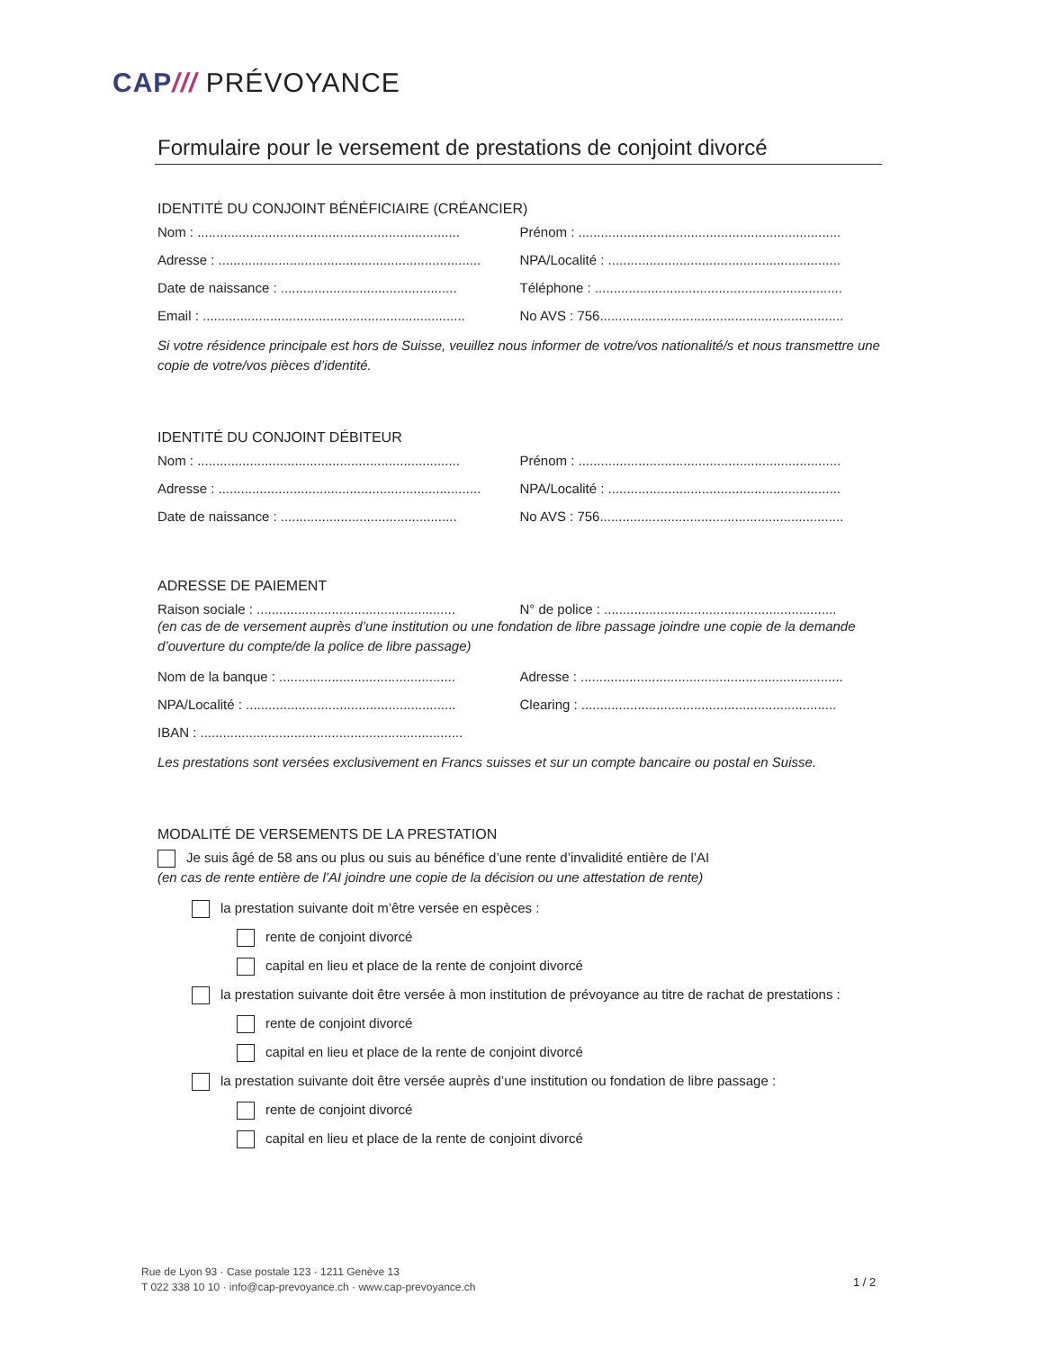CAP/// PRÉVOYANCE
Formulaire pour le versement de prestations de conjoint divorcé
IDENTITÉ DU CONJOINT BÉNÉFICIAIRE (CRÉANCIER)
Nom : ...................................................................... Prénom : ......................................................................
Adresse : ...................................................................... NPA/Localité : ..............................................................
Date de naissance : ............................................... Téléphone : ..................................................................
Email : ...................................................................... No AVS : 756.................................................................
Si votre résidence principale est hors de Suisse, veuillez nous informer de votre/vos nationalité/s et nous transmettre une copie de votre/vos pièces d’identité.
IDENTITÉ DU CONJOINT DÉBITEUR
Nom : ...................................................................... Prénom : ......................................................................
Adresse : ...................................................................... NPA/Localité : ..............................................................
Date de naissance : ............................................... No AVS : 756.................................................................
ADRESSE DE PAIEMENT
Raison sociale : ..................................................... N° de police : ..............................................................
(en cas de de versement auprès d’une institution ou une fondation de libre passage joindre une copie de la demande d’ouverture du compte/de la police de libre passage)
Nom de la banque : ............................................... Adresse : ......................................................................
NPA/Localité : ........................................................ Clearing : ....................................................................
IBAN : ......................................................................
Les prestations sont versées exclusivement en Francs suisses et sur un compte bancaire ou postal en Suisse.
MODALITÉ DE VERSEMENTS DE LA PRESTATION
Je suis âgé de 58 ans ou plus ou suis au bénéfice d’une rente d’invalidité entière de l’AI
(en cas de rente entière de l’AI joindre une copie de la décision ou une attestation de rente)
la prestation suivante doit m’être versée en espèces :
rente de conjoint divorcé
capital en lieu et place de la rente de conjoint divorcé
la prestation suivante doit être versée à mon institution de prévoyance au titre de rachat de prestations :
rente de conjoint divorcé
capital en lieu et place de la rente de conjoint divorcé
la prestation suivante doit être versée auprès d’une institution ou fondation de libre passage :
rente de conjoint divorcé
capital en lieu et place de la rente de conjoint divorcé
Rue de Lyon 93 · Case postale 123 · 1211 Genève 13
T 022 338 10 10 · info@cap-prevoyance.ch · www.cap-prevoyance.ch
1 / 2